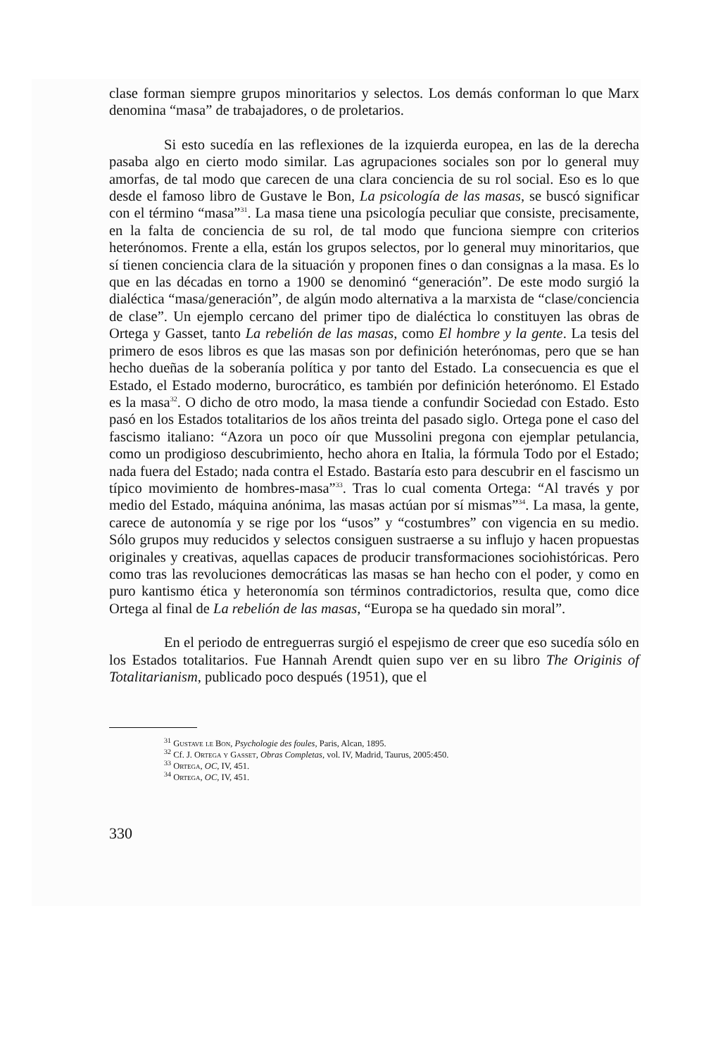clase forman siempre grupos minoritarios y selectos. Los demás conforman lo que Marx denomina “masa” de trabajadores, o de proletarios.
Si esto sucedía en las reflexiones de la izquierda europea, en las de la derecha pasaba algo en cierto modo similar. Las agrupaciones sociales son por lo general muy amorfas, de tal modo que carecen de una clara conciencia de su rol social. Eso es lo que desde el famoso libro de Gustave le Bon, La psicología de las masas, se buscó significar con el término “masa”<sup>31</sup>. La masa tiene una psicología peculiar que consiste, precisamente, en la falta de conciencia de su rol, de tal modo que funciona siempre con criterios heterónomos. Frente a ella, están los grupos selectos, por lo general muy minoritarios, que sí tienen conciencia clara de la situación y proponen fines o dan consignas a la masa. Es lo que en las décadas en torno a 1900 se denominó “generación”. De este modo surgió la dialéctica “masa/generación”, de algún modo alternativa a la marxista de “clase/conciencia de clase”. Un ejemplo cercano del primer tipo de dialéctica lo constituyen las obras de Ortega y Gasset, tanto La rebelión de las masas, como El hombre y la gente. La tesis del primero de esos libros es que las masas son por definición heterónomas, pero que se han hecho dueñas de la soberanía política y por tanto del Estado. La consecuencia es que el Estado, el Estado moderno, burocrático, es también por definición heterónomo. El Estado es la masa<sup>32</sup>. O dicho de otro modo, la masa tiende a confundir Sociedad con Estado. Esto pasó en los Estados totalitarios de los años treinta del pasado siglo. Ortega pone el caso del fascismo italiano: “Azora un poco oír que Mussolini pregona con ejemplar petulancia, como un prodigioso descubrimiento, hecho ahora en Italia, la fórmula Todo por el Estado; nada fuera del Estado; nada contra el Estado. Bastaría esto para descubrir en el fascismo un típico movimiento de hombres-masa”<sup>33</sup>. Tras lo cual comenta Ortega: “Al través y por medio del Estado, máquina anónima, las masas actúan por sí mismas”<sup>34</sup>. La masa, la gente, carece de autonomía y se rige por los “usos” y “costumbres” con vigencia en su medio. Sólo grupos muy reducidos y selectos consiguen sustraerse a su influjo y hacen propuestas originales y creativas, aquellas capaces de producir transformaciones sociohistóricas. Pero como tras las revoluciones democráticas las masas se han hecho con el poder, y como en puro kantismo ética y heteronomía son términos contradictorios, resulta que, como dice Ortega al final de La rebelión de las masas, “Europa se ha quedado sin moral”.
En el periodo de entreguerras surgió el espejismo de creer que eso sucedía sólo en los Estados totalitarios. Fue Hannah Arendt quien supo ver en su libro The Originis of Totalitarianism, publicado poco después (1951), que el
<sup>31</sup> Gustave le Bon, Psychologie des foules, Paris, Alcan, 1895.
<sup>32</sup> Cf. J. Ortega y Gasset, Obras Completas, vol. IV, Madrid, Taurus, 2005:450.
<sup>33</sup> Ortega, OC, IV, 451.
<sup>34</sup> Ortega, OC, IV, 451.
330